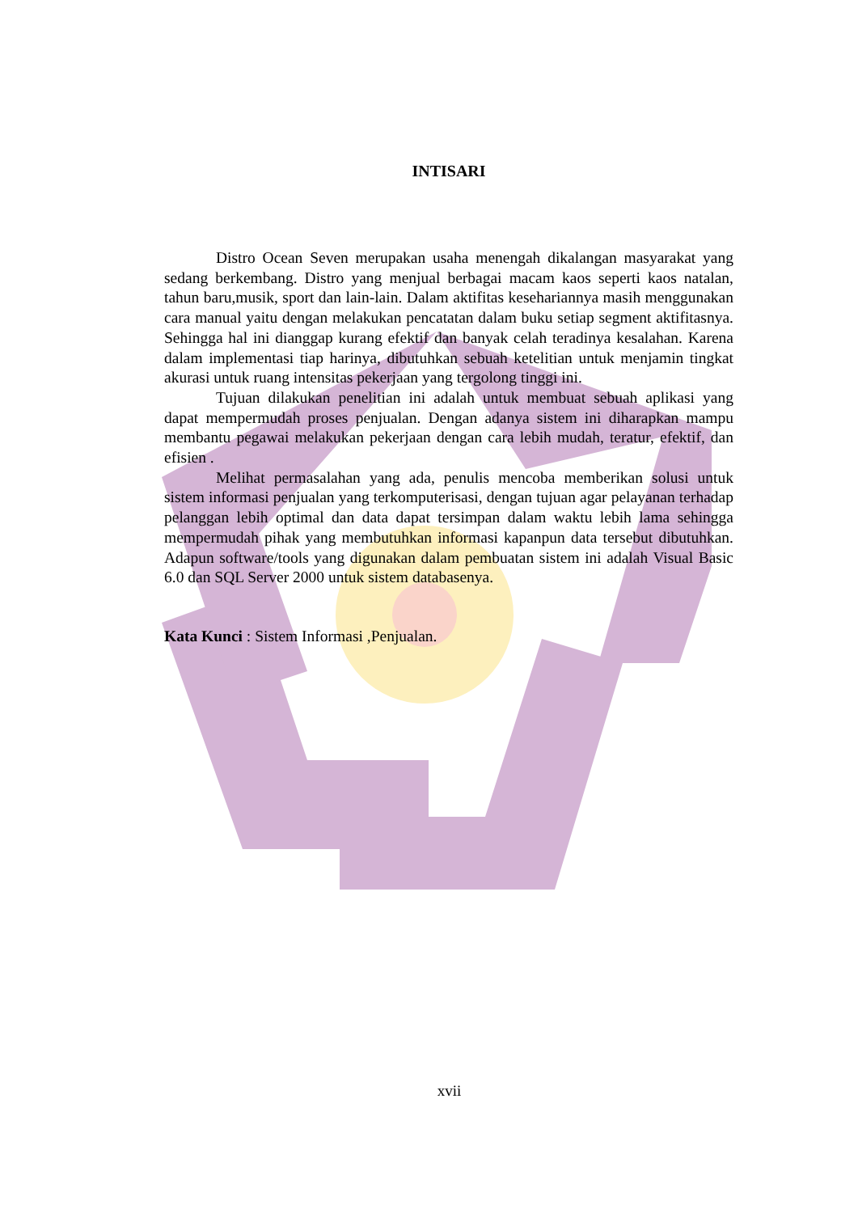INTISARI
Distro Ocean Seven merupakan usaha menengah dikalangan masyarakat yang sedang berkembang. Distro yang menjual berbagai macam kaos seperti kaos natalan, tahun baru,musik, sport dan lain-lain. Dalam aktifitas kesehariannya masih menggunakan cara manual yaitu dengan melakukan pencatatan dalam buku setiap segment aktifitasnya. Sehingga hal ini dianggap kurang efektif dan banyak celah teradinya kesalahan. Karena dalam implementasi tiap harinya, dibutuhkan sebuah ketelitian untuk menjamin tingkat akurasi untuk ruang intensitas pekerjaan yang tergolong tinggi ini.
Tujuan dilakukan penelitian ini adalah untuk membuat sebuah aplikasi yang dapat mempermudah proses penjualan. Dengan adanya sistem ini diharapkan mampu membantu pegawai melakukan pekerjaan dengan cara lebih mudah, teratur, efektif, dan efisien .
Melihat permasalahan yang ada, penulis mencoba memberikan solusi untuk sistem informasi penjualan yang terkomputerisasi, dengan tujuan agar pelayanan terhadap pelanggan lebih optimal dan data dapat tersimpan dalam waktu lebih lama sehingga mempermudah pihak yang membutuhkan informasi kapanpun data tersebut dibutuhkan. Adapun software/tools yang digunakan dalam pembuatan sistem ini adalah Visual Basic 6.0 dan SQL Server 2000 untuk sistem databasenya.
Kata Kunci : Sistem Informasi ,Penjualan.
xvii